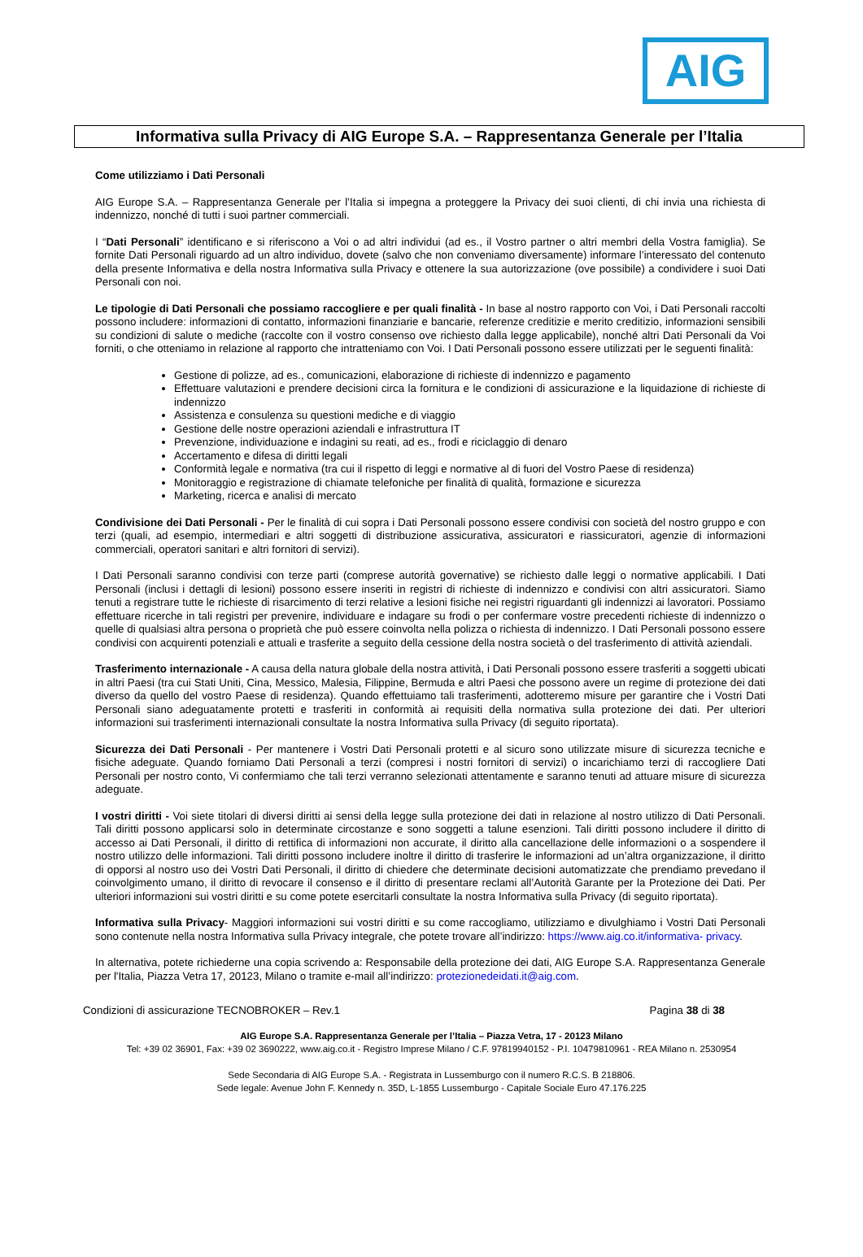AIG
Informativa sulla Privacy di AIG Europe S.A. – Rappresentanza Generale per l’Italia
Come utilizziamo i Dati Personali
AIG Europe S.A. – Rappresentanza Generale per l’Italia si impegna a proteggere la Privacy dei suoi clienti, di chi invia una richiesta di indennizzo, nonché di tutti i suoi partner commerciali.
I “Dati Personali” identificano e si riferiscono a Voi o ad altri individui (ad es., il Vostro partner o altri membri della Vostra famiglia). Se fornite Dati Personali riguardo ad un altro individuo, dovete (salvo che non conveniamo diversamente) informare l’interessato del contenuto della presente Informativa e della nostra Informativa sulla Privacy e ottenere la sua autorizzazione (ove possibile) a condividere i suoi Dati Personali con noi.
Le tipologie di Dati Personali che possiamo raccogliere e per quali finalità - In base al nostro rapporto con Voi, i Dati Personali raccolti possono includere: informazioni di contatto, informazioni finanziarie e bancarie, referenze creditizie e merito creditizio, informazioni sensibili su condizioni di salute o mediche (raccolte con il vostro consenso ove richiesto dalla legge applicabile), nonché altri Dati Personali da Voi forniti, o che otteniamo in relazione al rapporto che intratteniamo con Voi. I Dati Personali possono essere utilizzati per le seguenti finalità:
Gestione di polizze, ad es., comunicazioni, elaborazione di richieste di indennizzo e pagamento
Effettuare valutazioni e prendere decisioni circa la fornitura e le condizioni di assicurazione e la liquidazione di richieste di indennizzo
Assistenza e consulenza su questioni mediche e di viaggio
Gestione delle nostre operazioni aziendali e infrastruttura IT
Prevenzione, individuazione e indagini su reati, ad es., frodi e riciclaggio di denaro
Accertamento e difesa di diritti legali
Conformità legale e normativa (tra cui il rispetto di leggi e normative al di fuori del Vostro Paese di residenza)
Monitoraggio e registrazione di chiamate telefoniche per finalità di qualità, formazione e sicurezza
Marketing, ricerca e analisi di mercato
Condivisione dei Dati Personali - Per le finalità di cui sopra i Dati Personali possono essere condivisi con società del nostro gruppo e con terzi (quali, ad esempio, intermediari e altri soggetti di distribuzione assicurativa, assicuratori e riassicuratori, agenzie di informazioni commerciali, operatori sanitari e altri fornitori di servizi).
I Dati Personali saranno condivisi con terze parti (comprese autorità governative) se richiesto dalle leggi o normative applicabili. I Dati Personali (inclusi i dettagli di lesioni) possono essere inseriti in registri di richieste di indennizzo e condivisi con altri assicuratori. Siamo tenuti a registrare tutte le richieste di risarcimento di terzi relative a lesioni fisiche nei registri riguardanti gli indennizzi ai lavoratori. Possiamo effettuare ricerche in tali registri per prevenire, individuare e indagare su frodi o per confermare vostre precedenti richieste di indennizzo o quelle di qualsiasi altra persona o proprietà che può essere coinvolta nella polizza o richiesta di indennizzo. I Dati Personali possono essere condivisi con acquirenti potenziali e attuali e trasferite a seguito della cessione della nostra società o del trasferimento di attività aziendali.
Trasferimento internazionale - A causa della natura globale della nostra attività, i Dati Personali possono essere trasferiti a soggetti ubicati in altri Paesi (tra cui Stati Uniti, Cina, Messico, Malesia, Filippine, Bermuda e altri Paesi che possono avere un regime di protezione dei dati diverso da quello del vostro Paese di residenza). Quando effettuiamo tali trasferimenti, adotteremo misure per garantire che i Vostri Dati Personali siano adeguatamente protetti e trasferiti in conformità ai requisiti della normativa sulla protezione dei dati. Per ulteriori informazioni sui trasferimenti internazionali consultate la nostra Informativa sulla Privacy (di seguito riportata).
Sicurezza dei Dati Personali - Per mantenere i Vostri Dati Personali protetti e al sicuro sono utilizzate misure di sicurezza tecniche e fisiche adeguate. Quando forniamo Dati Personali a terzi (compresi i nostri fornitori di servizi) o incarichiamo terzi di raccogliere Dati Personali per nostro conto, Vi confermiamo che tali terzi verranno selezionati attentamente e saranno tenuti ad attuare misure di sicurezza adeguate.
I vostri diritti - Voi siete titolari di diversi diritti ai sensi della legge sulla protezione dei dati in relazione al nostro utilizzo di Dati Personali. Tali diritti possono applicarsi solo in determinate circostanze e sono soggetti a talune esenzioni. Tali diritti possono includere il diritto di accesso ai Dati Personali, il diritto di rettifica di informazioni non accurate, il diritto alla cancellazione delle informazioni o a sospendere il nostro utilizzo delle informazioni. Tali diritti possono includere inoltre il diritto di trasferire le informazioni ad un’altra organizzazione, il diritto di opporsi al nostro uso dei Vostri Dati Personali, il diritto di chiedere che determinate decisioni automatizzate che prendiamo prevedano il coinvolgimento umano, il diritto di revocare il consenso e il diritto di presentare reclami all’Autorità Garante per la Protezione dei Dati. Per ulteriori informazioni sui vostri diritti e su come potete esercitarli consultate la nostra Informativa sulla Privacy (di seguito riportata).
Informativa sulla Privacy- Maggiori informazioni sui vostri diritti e su come raccogliamo, utilizziamo e divulghiamo i Vostri Dati Personali sono contenute nella nostra Informativa sulla Privacy integrale, che potete trovare all’indirizzo: https://www.aig.co.it/informativa- privacy.
In alternativa, potete richiederne una copia scrivendo a: Responsabile della protezione dei dati, AIG Europe S.A. Rappresentanza Generale per l'Italia, Piazza Vetra 17, 20123, Milano o tramite e-mail all’indirizzo: protezionedeidati.it@aig.com.
Condizioni di assicurazione TECNOBROKER – Rev.1 Pagina 38 di 38
AIG Europe S.A. Rappresentanza Generale per l’Italia – Piazza Vetra, 17 - 20123 Milano
Tel: +39 02 36901, Fax: +39 02 3690222, www.aig.co.it - Registro Imprese Milano / C.F. 97819940152 - P.I. 10479810961 - REA Milano n. 2530954
Sede Secondaria di AIG Europe S.A. - Registrata in Lussemburgo con il numero R.C.S. B 218806.
Sede legale: Avenue John F. Kennedy n. 35D, L-1855 Lussemburgo - Capitale Sociale Euro 47.176.225